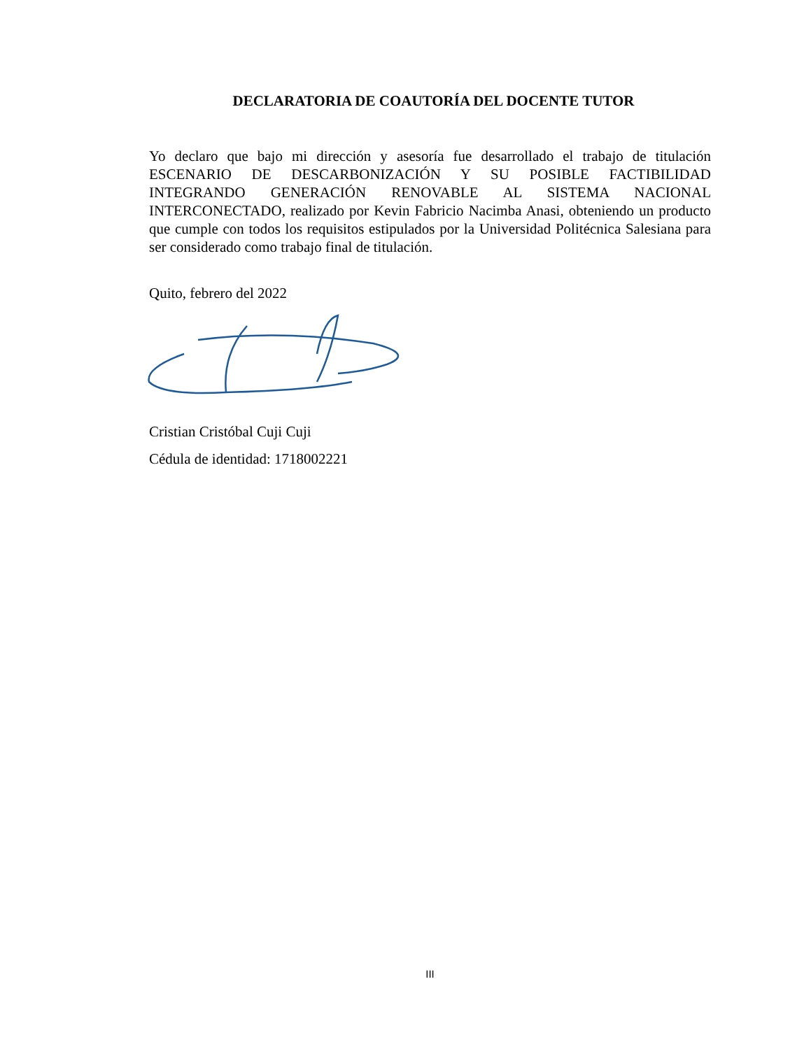DECLARATORIA DE COAUTORÍA DEL DOCENTE TUTOR
Yo declaro que bajo mi dirección y asesoría fue desarrollado el trabajo de titulación ESCENARIO DE DESCARBONIZACIÓN Y SU POSIBLE FACTIBILIDAD INTEGRANDO GENERACIÓN RENOVABLE AL SISTEMA NACIONAL INTERCONECTADO, realizado por Kevin Fabricio Nacimba Anasi, obteniendo un producto que cumple con todos los requisitos estipulados por la Universidad Politécnica Salesiana para ser considerado como trabajo final de titulación.
Quito, febrero del 2022
Cristian Cristóbal Cuji Cuji
Cédula de identidad: 1718002221
III